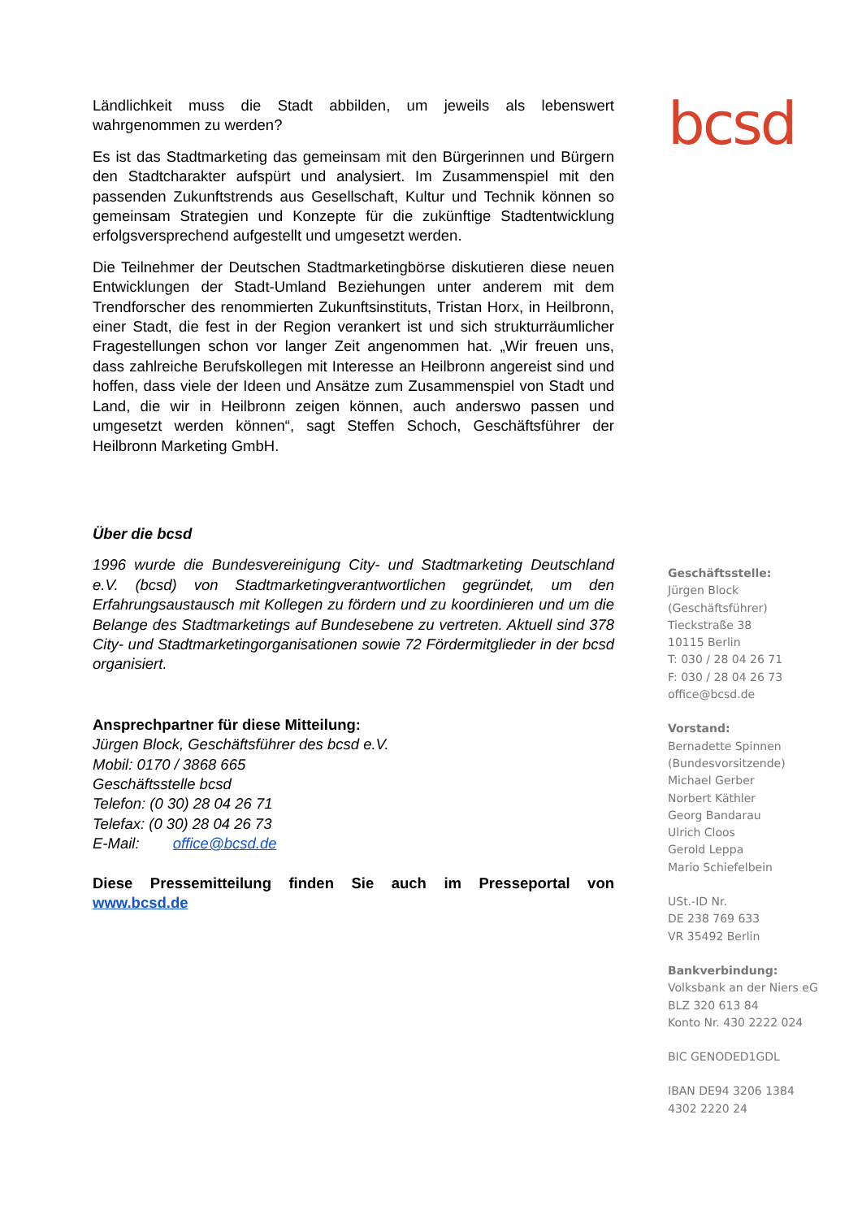Ländlichkeit muss die Stadt abbilden, um jeweils als lebenswert wahrgenommen zu werden?
Es ist das Stadtmarketing das gemeinsam mit den Bürgerinnen und Bürgern den Stadtcharakter aufspürt und analysiert. Im Zusammenspiel mit den passenden Zukunftstrends aus Gesellschaft, Kultur und Technik können so gemeinsam Strategien und Konzepte für die zukünftige Stadtentwicklung erfolgsversprechend aufgestellt und umgesetzt werden.
Die Teilnehmer der Deutschen Stadtmarketingbörse diskutieren diese neuen Entwicklungen der Stadt-Umland Beziehungen unter anderem mit dem Trendforscher des renommierten Zukunftsinstituts, Tristan Horx, in Heilbronn, einer Stadt, die fest in der Region verankert ist und sich strukturräumlicher Fragestellungen schon vor langer Zeit angenommen hat. „Wir freuen uns, dass zahlreiche Berufskollegen mit Interesse an Heilbronn angereist sind und hoffen, dass viele der Ideen und Ansätze zum Zusammenspiel von Stadt und Land, die wir in Heilbronn zeigen können, auch anderswo passen und umgesetzt werden können“, sagt Steffen Schoch, Geschäftsführer der Heilbronn Marketing GmbH.
Über die bcsd
1996 wurde die Bundesvereinigung City- und Stadtmarketing Deutschland e.V. (bcsd) von Stadtmarketingverantwortlichen gegründet, um den Erfahrungsaustausch mit Kollegen zu fördern und zu koordinieren und um die Belange des Stadtmarketings auf Bundesebene zu vertreten. Aktuell sind 378 City- und Stadtmarketingorganisationen sowie 72 Fördermitglieder in der bcsd organisiert.
Ansprechpartner für diese Mitteilung:
Jürgen Block, Geschäftsführer des bcsd e.V.
Mobil: 0170 / 3868 665
Geschäftsstelle bcsd
Telefon: (0 30) 28 04 26 71
Telefax: (0 30) 28 04 26 73
E-Mail: office@bcsd.de
Diese Pressemitteilung finden Sie auch im Presseportal von www.bcsd.de
bcsd
Geschäftsstelle:
Jürgen Block
(Geschäftsführer)
Tieckstraße 38
10115 Berlin
T: 030 / 28 04 26 71
F: 030 / 28 04 26 73
office@bcsd.de
Vorstand:
Bernadette Spinnen
(Bundesvorsitzende)
Michael Gerber
Norbert Käthler
Georg Bandarau
Ulrich Cloos
Gerold Leppa
Mario Schiefelbein
USt.-ID Nr.
DE 238 769 633
VR 35492 Berlin
Bankverbindung:
Volksbank an der Niers eG
BLZ 320 613 84
Konto Nr. 430 2222 024
BIC GENODED1GDL
IBAN DE94 3206 1384
4302 2220 24